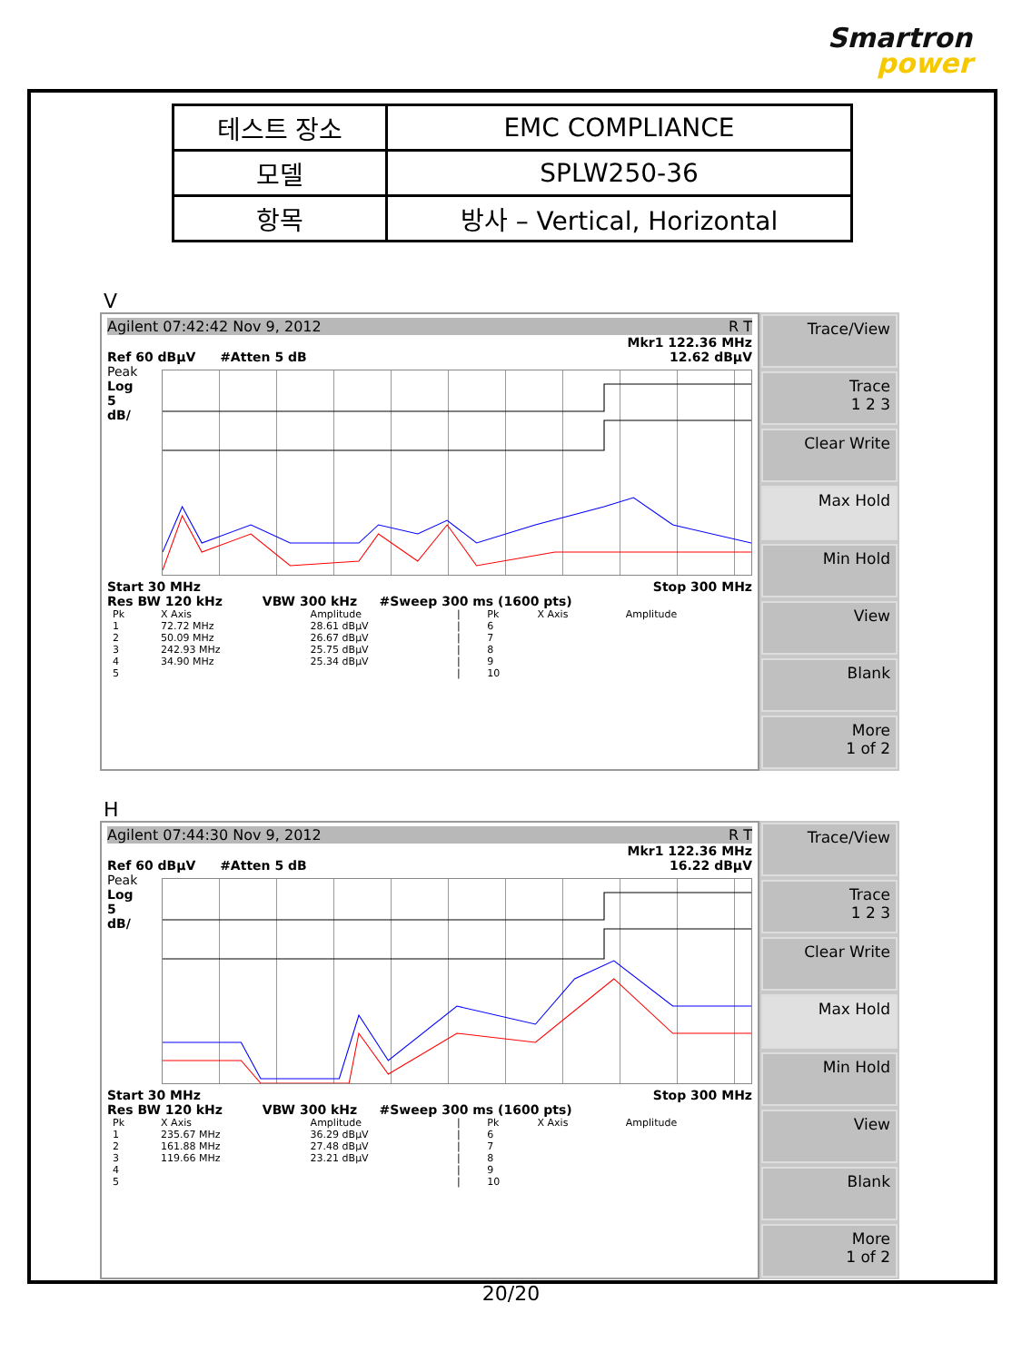Smartron
power
| 테스트 장소 | EMC COMPLIANCE |
| 모델 | SPLW250-36 |
| 항목 | 방사 – Vertical, Horizontal |
V
Agilent 07:42:42 Nov 9, 2012 R T
Mkr1 122.36 MHz
Ref 60 dBµV #Atten 5 dB 12.62 dBµV
Peak
Log
5
dB/
Start 30 MHz Stop 300 MHz
Res BW 120 kHz VBW 300 kHz #Sweep 300 ms (1600 pts)
| Pk | X Axis | Amplitude | / | Pk | X Axis | Amplitude |
| --- | --- | --- | --- | --- | --- | --- |
| 1 | 72.72 MHz | 28.61 dBµV | / | 6 | | |
| 2 | 50.09 MHz | 26.67 dBµV | / | 7 | | |
| 3 | 242.93 MHz | 25.75 dBµV | / | 8 | | |
| 4 | 34.90 MHz | 25.34 dBµV | / | 9 | | |
| 5 | | | / | 10 | | |
Trace/View
Trace
1 2 3
Clear Write
Max Hold
Min Hold
View
Blank
More
1 of 2
H
Agilent 07:44:30 Nov 9, 2012 R T
Mkr1 122.36 MHz
Ref 60 dBµV #Atten 5 dB 16.22 dBµV
Peak
Log
5
dB/
Start 30 MHz Stop 300 MHz
Res BW 120 kHz VBW 300 kHz #Sweep 300 ms (1600 pts)
| Pk | X Axis | Amplitude | / | Pk | X Axis | Amplitude |
| --- | --- | --- | --- | --- | --- | --- |
| 1 | 235.67 MHz | 36.29 dBµV | / | 6 | | |
| 2 | 161.88 MHz | 27.48 dBµV | / | 7 | | |
| 3 | 119.66 MHz | 23.21 dBµV | / | 8 | | |
| 4 | | | / | 9 | | |
| 5 | | | / | 10 | | |
Trace/View
Trace
1 2 3
Clear Write
Max Hold
Min Hold
View
Blank
More
1 of 2
20/20